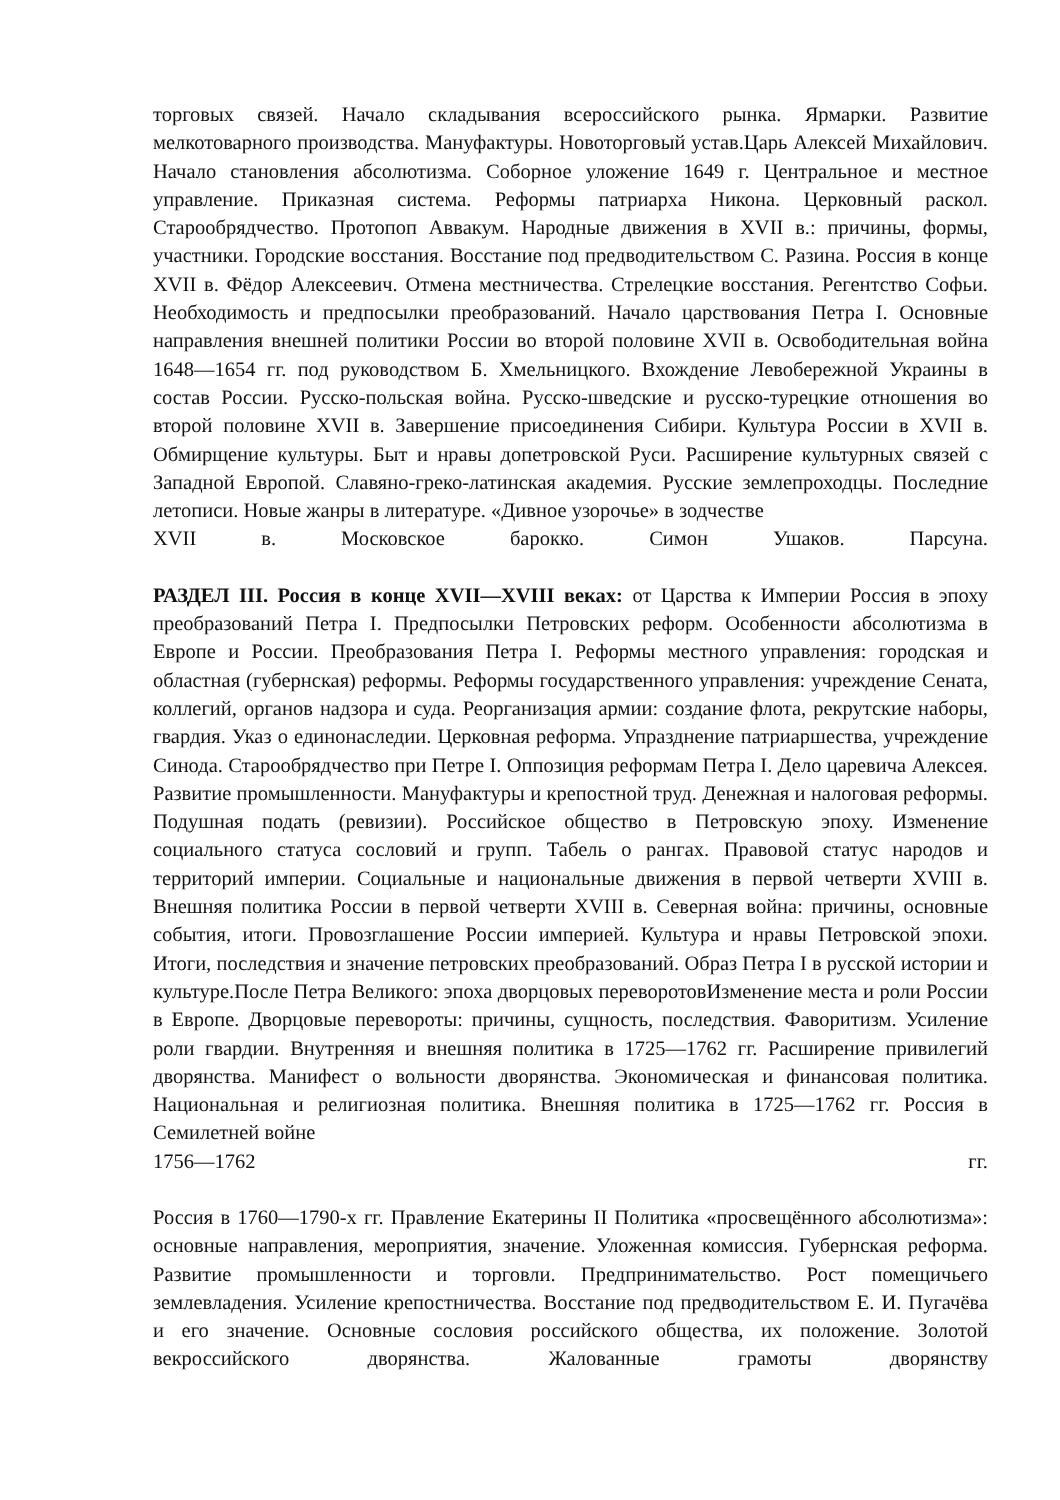торговых связей. Начало складывания всероссийского рынка. Ярмарки. Развитие мелкотоварного производства. Мануфактуры. Новоторговый устав.Царь Алексей Михайлович. Начало становления абсолютизма. Соборное уложение 1649 г. Центральное и местное управление. Приказная система. Реформы патриарха Никона. Церковный раскол. Старообрядчество. Протопоп Аввакум. Народные движения в XVII в.: причины, формы, участники. Городские восстания. Восстание под предводительством С. Разина. Россия в конце XVII в. Фёдор Алексеевич. Отмена местничества. Стрелецкие восстания. Регентство Софьи. Необходимость и предпосылки преобразований. Начало царствования Петра I. Основные направления внешней политики России во второй половине XVII в. Освободительная война 1648—1654 гг. под руководством Б. Хмельницкого. Вхождение Левобережной Украины в состав России. Русско-польская война. Русско-шведские и русско-турецкие отношения во второй половине XVII в. Завершение присоединения Сибири. Культура России в XVII в. Обмирщение культуры. Быт и нравы допетровской Руси. Расширение культурных связей с Западной Европой. Славяно-греко-латинская академия. Русские землепроходцы. Последние летописи. Новые жанры в литературе. «Дивное узорочье» в зодчестве
XVII в. Московское барокко. Симон Ушаков. Парсуна.
РАЗДЕЛ III. Россия в конце XVII—XVIII веках: от Царства к Империи Россия в эпоху преобразований Петра I. Предпосылки Петровских реформ. Особенности абсолютизма в Европе и России. Преобразования Петра I. Реформы местного управления: городская и областная (губернская) реформы. Реформы государственного управления: учреждение Сената, коллегий, органов надзора и суда. Реорганизация армии: создание флота, рекрутские наборы, гвардия. Указ о единонаследии. Церковная реформа. Упразднение патриаршества, учреждение Синода. Старообрядчество при Петре I. Оппозиция реформам Петра I. Дело царевича Алексея. Развитие промышленности. Мануфактуры и крепостной труд. Денежная и налоговая реформы. Подушная подать (ревизии). Российское общество в Петровскую эпоху. Изменение социального статуса сословий и групп. Табель о рангах. Правовой статус народов и территорий империи. Социальные и национальные движения в первой четверти XVIII в. Внешняя политика России в первой четверти XVIII в. Северная война: причины, основные события, итоги. Провозглашение России империей. Культура и нравы Петровской эпохи. Итоги, последствия и значение петровских преобразований. Образ Петра I в русской истории и культуре.После Петра Великого: эпоха дворцовых переворотовИзменение места и роли России в Европе. Дворцовые перевороты: причины, сущность, последствия. Фаворитизм. Усиление роли гвардии. Внутренняя и внешняя политика в 1725—1762 гг. Расширение привилегий дворянства. Манифест о вольности дворянства. Экономическая и финансовая политика. Национальная и религиозная политика. Внешняя политика в 1725—1762 гг. Россия в Семилетней войне
1756—1762 гг.
Россия в 1760—1790-х гг. Правление Екатерины II Политика «просвещённого абсолютизма»: основные направления, мероприятия, значение. Уложенная комиссия. Губернская реформа. Развитие промышленности и торговли. Предпринимательство. Рост помещичьего землевладения. Усиление крепостничества. Восстание под предводительством Е. И. Пугачёва и его значение. Основные сословия российского общества, их положение. Золотой векроссийского дворянства. Жалованные грамоты дворянству